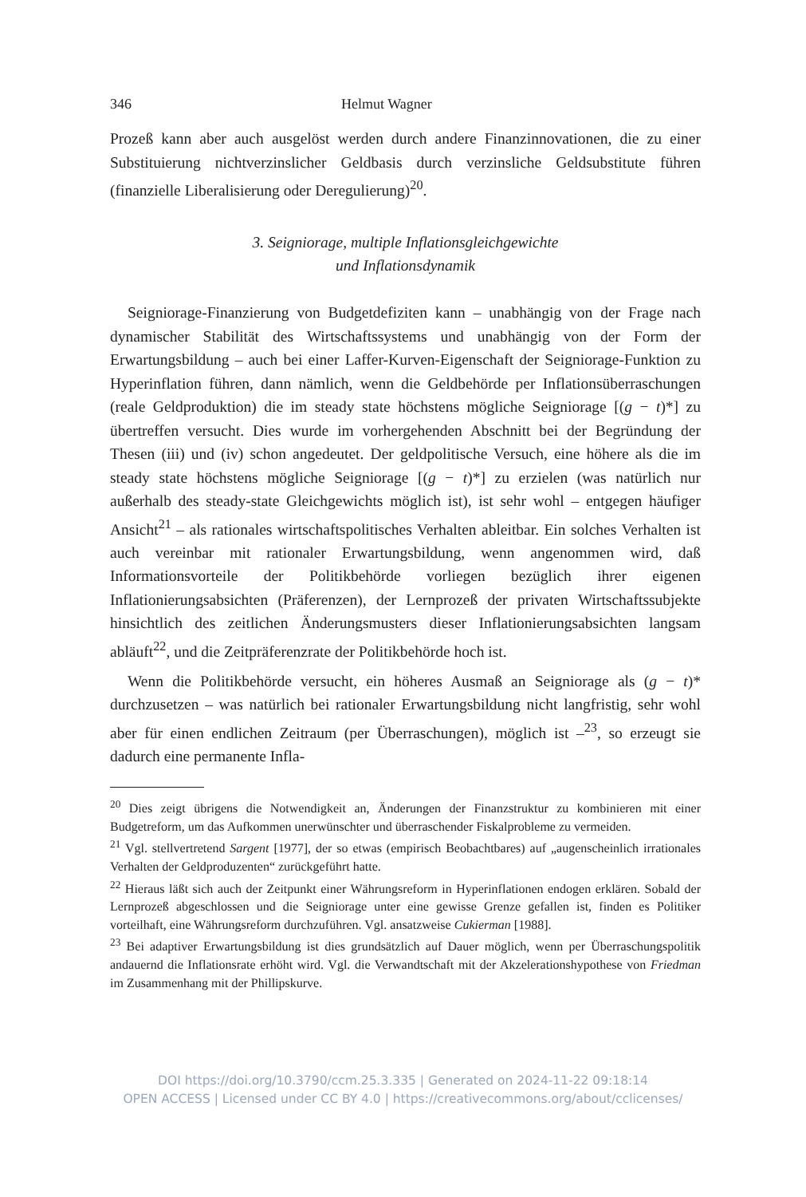346 Helmut Wagner
Prozeß kann aber auch ausgelöst werden durch andere Finanzinnovationen, die zu einer Substituierung nichtverzinslicher Geldbasis durch verzinsliche Geldsubstitute führen (finanzielle Liberalisierung oder Deregulierung)<sup>20</sup>.
3. Seigniorage, multiple Inflationsgleichgewichte
und Inflationsdynamik
Seigniorage-Finanzierung von Budgetdefiziten kann – unabhängig von der Frage nach dynamischer Stabilität des Wirtschaftssystems und unabhängig von der Form der Erwartungsbildung – auch bei einer Laffer-Kurven-Eigenschaft der Seigniorage-Funktion zu Hyperinflation führen, dann nämlich, wenn die Geldbehörde per Inflationsüberraschungen (reale Geldproduktion) die im steady state höchstens mögliche Seigniorage [(g − t)*] zu übertreffen versucht. Dies wurde im vorhergehenden Abschnitt bei der Begründung der Thesen (iii) und (iv) schon angedeutet. Der geldpolitische Versuch, eine höhere als die im steady state höchstens mögliche Seigniorage [(g − t)*] zu erzielen (was natürlich nur außerhalb des steady-state Gleichgewichts möglich ist), ist sehr wohl – entgegen häufiger Ansicht<sup>21</sup> – als rationales wirtschaftspolitisches Verhalten ableitbar. Ein solches Verhalten ist auch vereinbar mit rationaler Erwartungsbildung, wenn angenommen wird, daß Informationsvorteile der Politikbehörde vorliegen bezüglich ihrer eigenen Inflationierungsabsichten (Präferenzen), der Lernprozeß der privaten Wirtschaftssubjekte hinsichtlich des zeitlichen Änderungsmusters dieser Inflationierungsabsichten langsam abläuft<sup>22</sup>, und die Zeitpräferenzrate der Politikbehörde hoch ist.
Wenn die Politikbehörde versucht, ein höheres Ausmaß an Seigniorage als (g − t)* durchzusetzen – was natürlich bei rationaler Erwartungsbildung nicht langfristig, sehr wohl aber für einen endlichen Zeitraum (per Überraschungen), möglich ist –<sup>23</sup>, so erzeugt sie dadurch eine permanente Infla-
<sup>20</sup> Dies zeigt übrigens die Notwendigkeit an, Änderungen der Finanzstruktur zu kombinieren mit einer Budgetreform, um das Aufkommen unerwünschter und überraschender Fiskalprobleme zu vermeiden.
<sup>21</sup> Vgl. stellvertretend Sargent [1977], der so etwas (empirisch Beobachtbares) auf „augenscheinlich irrationales Verhalten der Geldproduzenten“ zurückgeführt hatte.
<sup>22</sup> Hieraus läßt sich auch der Zeitpunkt einer Währungsreform in Hyperinflationen endogen erklären. Sobald der Lernprozeß abgeschlossen und die Seigniorage unter eine gewisse Grenze gefallen ist, finden es Politiker vorteilhaft, eine Währungsreform durchzuführen. Vgl. ansatzweise Cukierman [1988].
<sup>23</sup> Bei adaptiver Erwartungsbildung ist dies grundsätzlich auf Dauer möglich, wenn per Überraschungspolitik andauernd die Inflationsrate erhöht wird. Vgl. die Verwandtschaft mit der Akzelerationshypothese von Friedman im Zusammenhang mit der Phillipskurve.
DOI https://doi.org/10.3790/ccm.25.3.335 | Generated on 2024-11-22 09:18:14
OPEN ACCESS | Licensed under CC BY 4.0 | https://creativecommons.org/about/cclicenses/